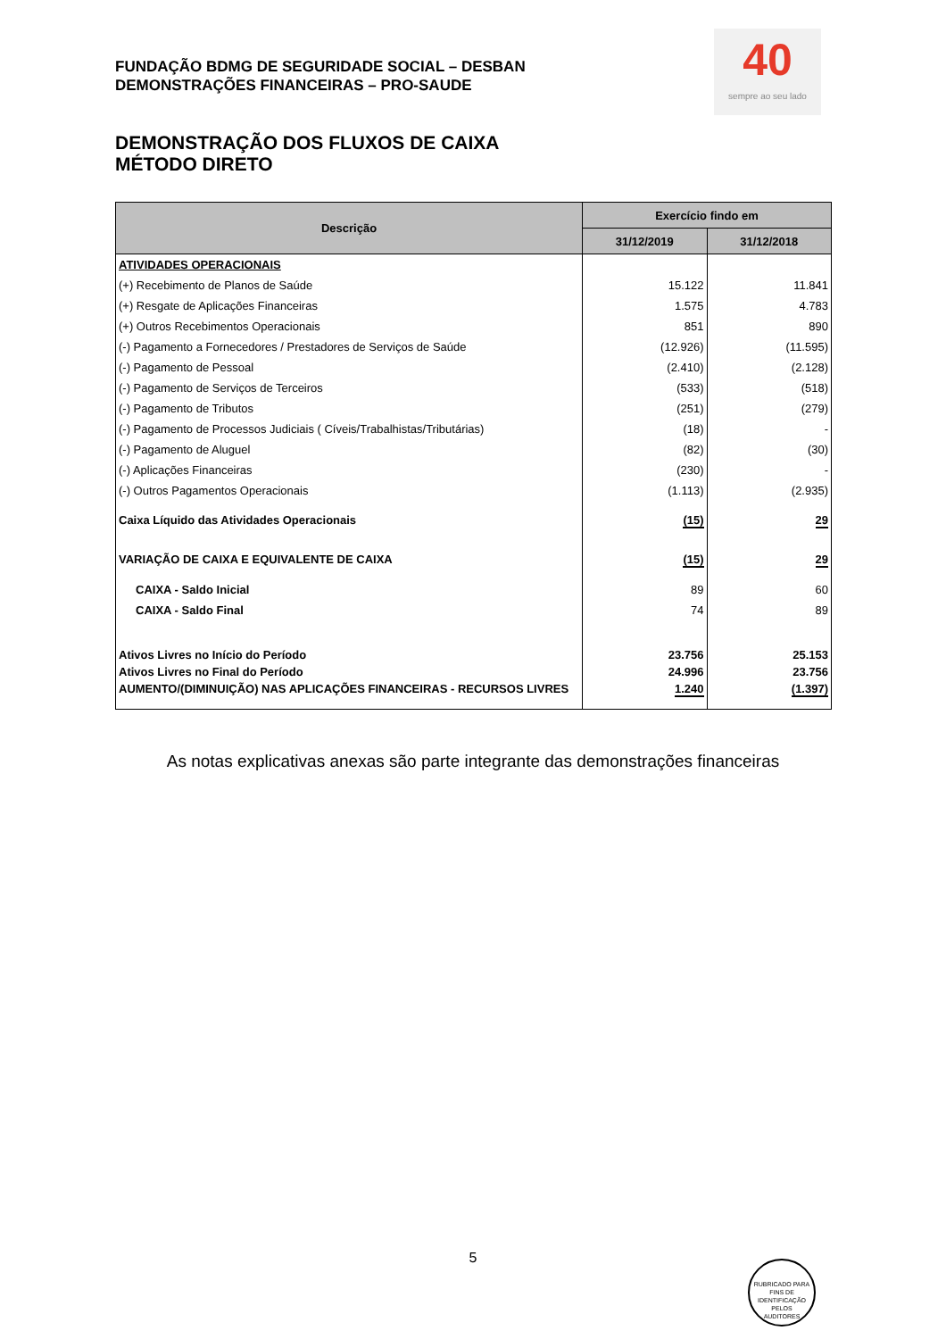FUNDAÇÃO BDMG DE SEGURIDADE SOCIAL – DESBAN
DEMONSTRAÇÕES FINANCEIRAS – PRO-SAUDE
40
sempre ao seu lado
DEMONSTRAÇÃO DOS FLUXOS DE CAIXA
MÉTODO DIRETO
| Descrição | Exercício findo em | |
| --- | --- | --- |
| | 31/12/2019 | 31/12/2018 |
| ATIVIDADES OPERACIONAIS | | |
| (+) Recebimento de Planos de Saúde | 15.122 | 11.841 |
| (+) Resgate de Aplicações Financeiras | 1.575 | 4.783 |
| (+) Outros Recebimentos Operacionais | 851 | 890 |
| (-) Pagamento a Fornecedores / Prestadores de Serviços de Saúde | (12.926) | (11.595) |
| (-) Pagamento de Pessoal | (2.410) | (2.128) |
| (-) Pagamento de Serviços de Terceiros | (533) | (518) |
| (-) Pagamento de Tributos | (251) | (279) |
| (-) Pagamento de Processos Judiciais ( Cíveis/Trabalhistas/Tributárias) | (18) | - |
| (-) Pagamento de Aluguel | (82) | (30) |
| (-) Aplicações Financeiras | (230) | - |
| (-) Outros Pagamentos Operacionais | (1.113) | (2.935) |
| Caixa Líquido das Atividades Operacionais | (15) | 29 |
| VARIAÇÃO DE CAIXA E EQUIVALENTE DE CAIXA | (15) | 29 |
| CAIXA - Saldo Inicial | 89 | 60 |
| CAIXA - Saldo Final | 74 | 89 |
| Ativos Livres no Início do Período | 23.756 | 25.153 |
| Ativos Livres no Final do Período | 24.996 | 23.756 |
| AUMENTO/(DIMINUIÇÃO) NAS APLICAÇÕES FINANCEIRAS - RECURSOS LIVRES | 1.240 | (1.397) |
As notas explicativas anexas são parte integrante das demonstrações financeiras
5
RUBRICADO PARA FINS DE IDENTIFICAÇÃO
PELOS
AUDITORES